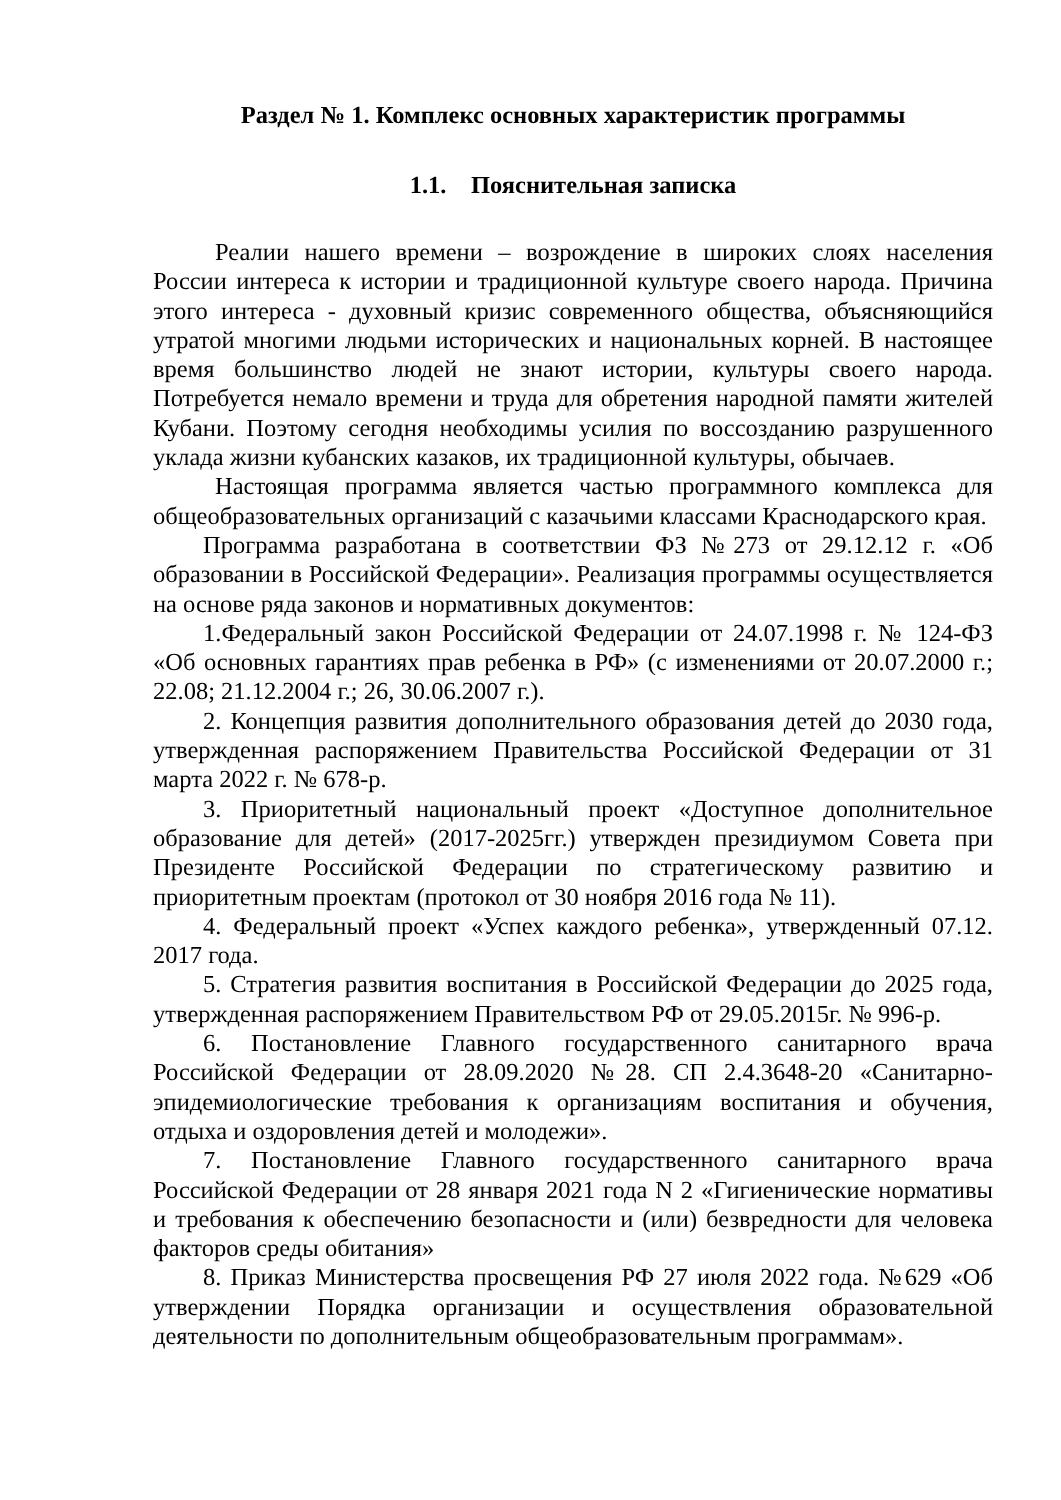Раздел № 1. Комплекс основных характеристик программы
1.1. Пояснительная записка
Реалии нашего времени – возрождение в широких слоях населения России интереса к истории и традиционной культуре своего народа. Причина этого интереса - духовный кризис современного общества, объясняющийся утратой многими людьми исторических и национальных корней. В настоящее время большинство людей не знают истории, культуры своего народа. Потребуется немало времени и труда для обретения народной памяти жителей Кубани. Поэтому сегодня необходимы усилия по воссозданию разрушенного уклада жизни кубанских казаков, их традиционной культуры, обычаев.
Настоящая программа является частью программного комплекса для общеобразовательных организаций с казачьими классами Краснодарского края.
Программа разработана в соответствии ФЗ №273 от 29.12.12 г. «Об образовании в Российской Федерации». Реализация программы осуществляется на основе ряда законов и нормативных документов:
1.Федеральный закон Российской Федерации от 24.07.1998 г. № 124-ФЗ «Об основных гарантиях прав ребенка в РФ» (с изменениями от 20.07.2000 г.; 22.08; 21.12.2004 г.; 26, 30.06.2007 г.).
2. Концепция развития дополнительного образования детей до 2030 года, утвержденная распоряжением Правительства Российской Федерации от 31 марта 2022 г. № 678-р.
3. Приоритетный национальный проект «Доступное дополнительное образование для детей» (2017-2025гг.) утвержден президиумом Совета при Президенте Российской Федерации по стратегическому развитию и приоритетным проектам (протокол от 30 ноября 2016 года № 11).
4. Федеральный проект «Успех каждого ребенка», утвержденный 07.12. 2017 года.
5. Стратегия развития воспитания в Российской Федерации до 2025 года, утвержденная распоряжением Правительством РФ от 29.05.2015г. № 996-р.
6. Постановление Главного государственного санитарного врача Российской Федерации от 28.09.2020 №28. СП 2.4.3648-20 «Санитарно-эпидемиологические требования к организациям воспитания и обучения, отдыха и оздоровления детей и молодежи».
7. Постановление Главного государственного санитарного врача Российской Федерации от 28 января 2021 года N 2 «Гигиенические нормативы и требования к обеспечению безопасности и (или) безвредности для человека факторов среды обитания»
8. Приказ Министерства просвещения РФ 27 июля 2022 года. №629 «Об утверждении Порядка организации и осуществления образовательной деятельности по дополнительным общеобразовательным программам».